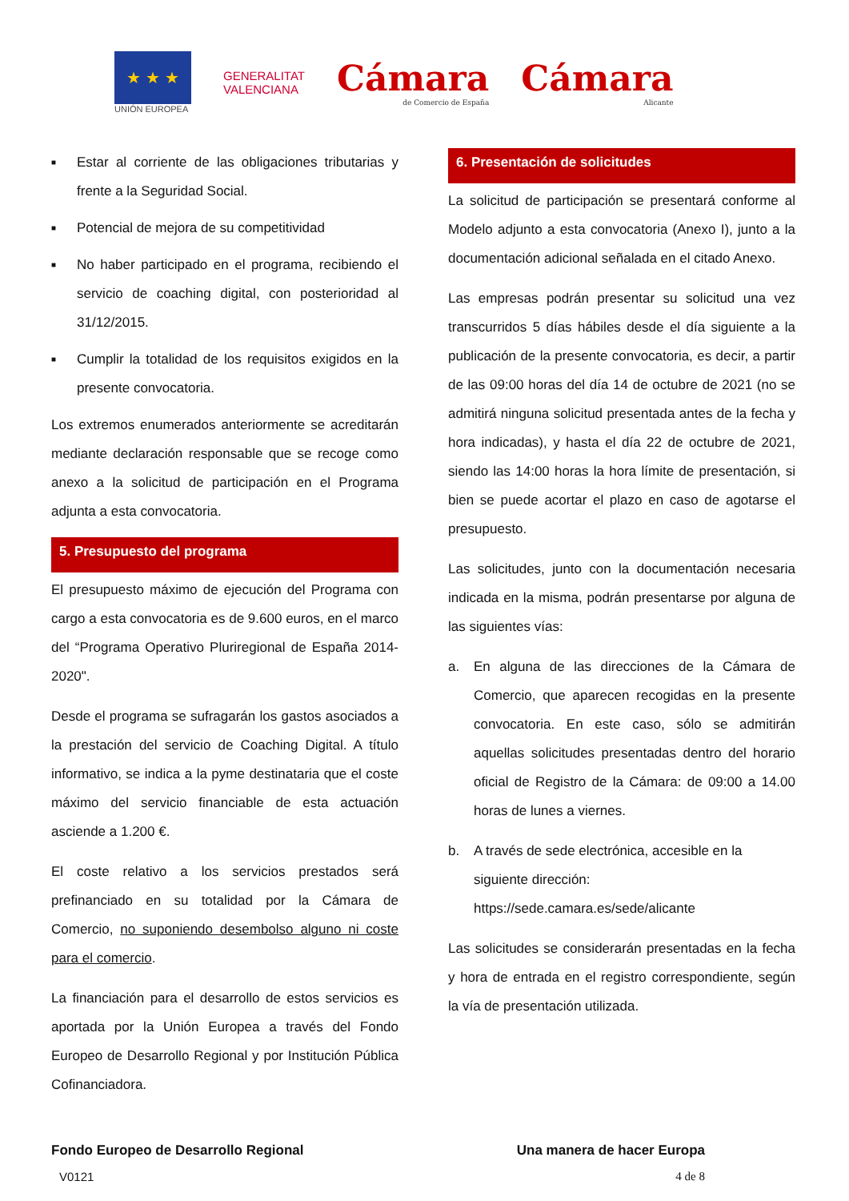★ ★ ★
UNIÓN EUROPEA
GENERALITAT
VALENCIANA
Cámara
de Comercio de España
Cámara
Alicante
■
Estar al corriente de las obligaciones tributarias y frente a la Seguridad Social.
■
Potencial de mejora de su competitividad
■
No haber participado en el programa, recibiendo el servicio de coaching digital, con posterioridad al 31/12/2015.
■
Cumplir la totalidad de los requisitos exigidos en la presente convocatoria.
Los extremos enumerados anteriormente se acreditarán mediante declaración responsable que se recoge como anexo a la solicitud de participación en el Programa adjunta a esta convocatoria.
5. Presupuesto del programa
El presupuesto máximo de ejecución del Programa con cargo a esta convocatoria es de 9.600 euros, en el marco del “Programa Operativo Pluriregional de España 2014-2020".
Desde el programa se sufragarán los gastos asociados a la prestación del servicio de Coaching Digital. A título informativo, se indica a la pyme destinataria que el coste máximo del servicio financiable de esta actuación asciende a 1.200 €.
El coste relativo a los servicios prestados será prefinanciado en su totalidad por la Cámara de Comercio, no suponiendo desembolso alguno ni coste para el comercio.
La financiación para el desarrollo de estos servicios es aportada por la Unión Europea a través del Fondo Europeo de Desarrollo Regional y por Institución Pública Cofinanciadora.
6. Presentación de solicitudes
La solicitud de participación se presentará conforme al Modelo adjunto a esta convocatoria (Anexo I), junto a la documentación adicional señalada en el citado Anexo.
Las empresas podrán presentar su solicitud una vez transcurridos 5 días hábiles desde el día siguiente a la publicación de la presente convocatoria, es decir, a partir de las 09:00 horas del día 14 de octubre de 2021 (no se admitirá ninguna solicitud presentada antes de la fecha y hora indicadas), y hasta el día 22 de octubre de 2021, siendo las 14:00 horas la hora límite de presentación, si bien se puede acortar el plazo en caso de agotarse el presupuesto.
Las solicitudes, junto con la documentación necesaria indicada en la misma, podrán presentarse por alguna de las siguientes vías:
a. En alguna de las direcciones de la Cámara de Comercio, que aparecen recogidas en la presente convocatoria. En este caso, sólo se admitirán aquellas solicitudes presentadas dentro del horario oficial de Registro de la Cámara: de 09:00 a 14.00 horas de lunes a viernes.
b. A través de sede electrónica, accesible en la siguiente dirección: https://sede.camara.es/sede/alicante
Las solicitudes se considerarán presentadas en la fecha y hora de entrada en el registro correspondiente, según la vía de presentación utilizada.
Fondo Europeo de Desarrollo Regional Una manera de hacer Europa
V0121 4 de 8